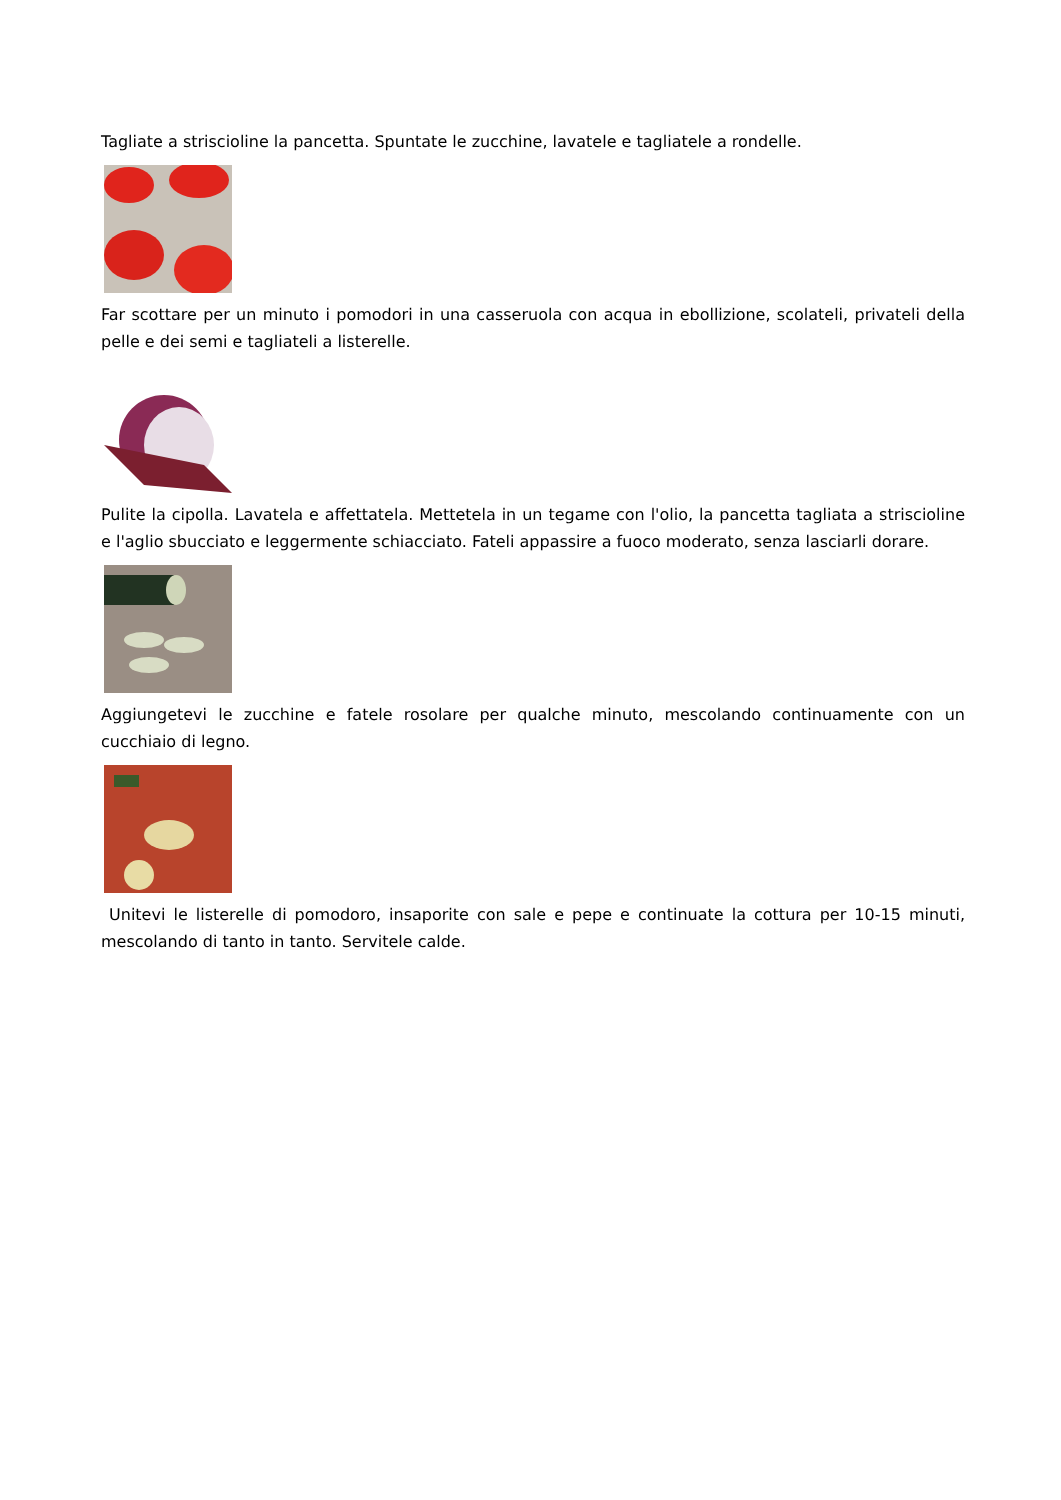Tagliate a striscioline la pancetta. Spuntate le zucchine, lavatele e tagliatele a rondelle.
Far scottare per un minuto i pomodori in una casseruola con acqua in ebollizione, scolateli, privateli della pelle e dei semi e tagliateli a listerelle.
Pulite la cipolla. Lavatela e affettatela. Mettetela in un tegame con l'olio, la pancetta tagliata a striscioline e l'aglio sbucciato e leggermente schiacciato. Fateli appassire a fuoco moderato, senza lasciarli dorare.
Aggiungetevi le zucchine e fatele rosolare per qualche minuto, mescolando continuamente con un cucchiaio di legno.
Unitevi le listerelle di pomodoro, insaporite con sale e pepe e continuate la cottura per 10-15 minuti, mescolando di tanto in tanto. Servitele calde.